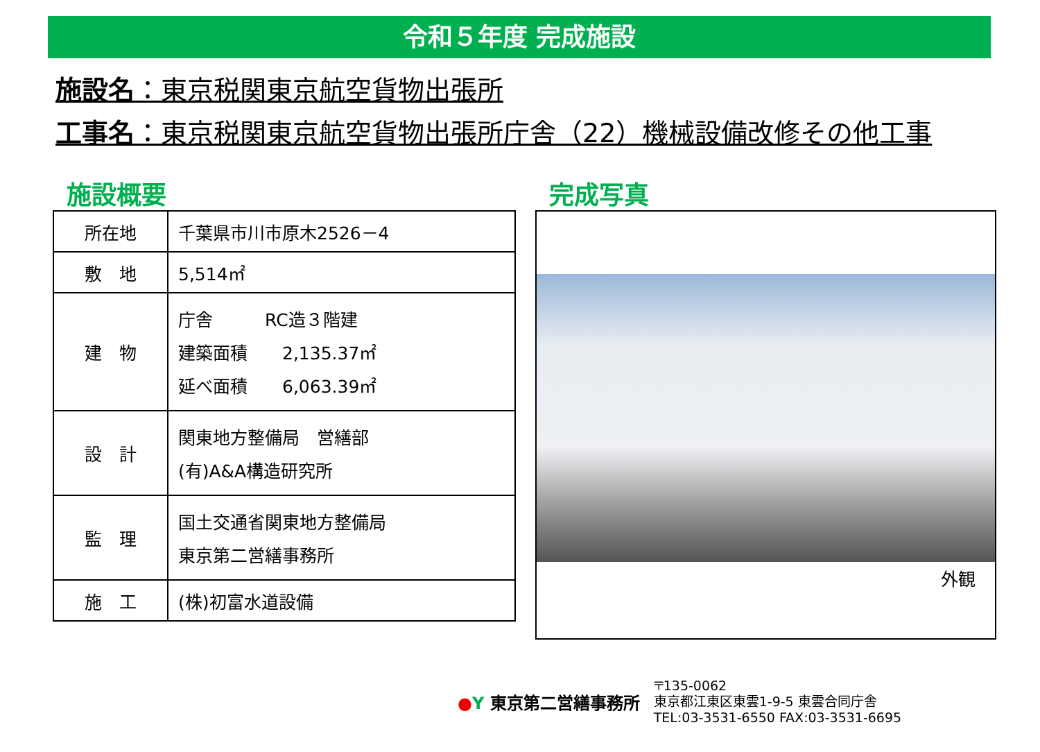令和５年度 完成施設
施設名：東京税関東京航空貨物出張所
工事名：東京税関東京航空貨物出張所庁舎（22）機械設備改修その他工事
施設概要
| 所在地 | 千葉県市川市原木2526－4 |
| 敷 地 | 5,514㎡ |
| 建 物 | 庁舎 RC造３階建 建築面積 2,135.37㎡ 延べ面積 6,063.39㎡ |
| 設 計 | 関東地方整備局 営繕部 (有)A&A構造研究所 |
| 監 理 | 国土交通省関東地方整備局 東京第二営繕事務所 |
| 施 工 | (株)初富水道設備 |
完成写真
外観
●Y 東京第二営繕事務所
〒135-0062
東京都江東区東雲1-9-5 東雲合同庁舎
TEL:03-3531-6550 FAX:03-3531-6695